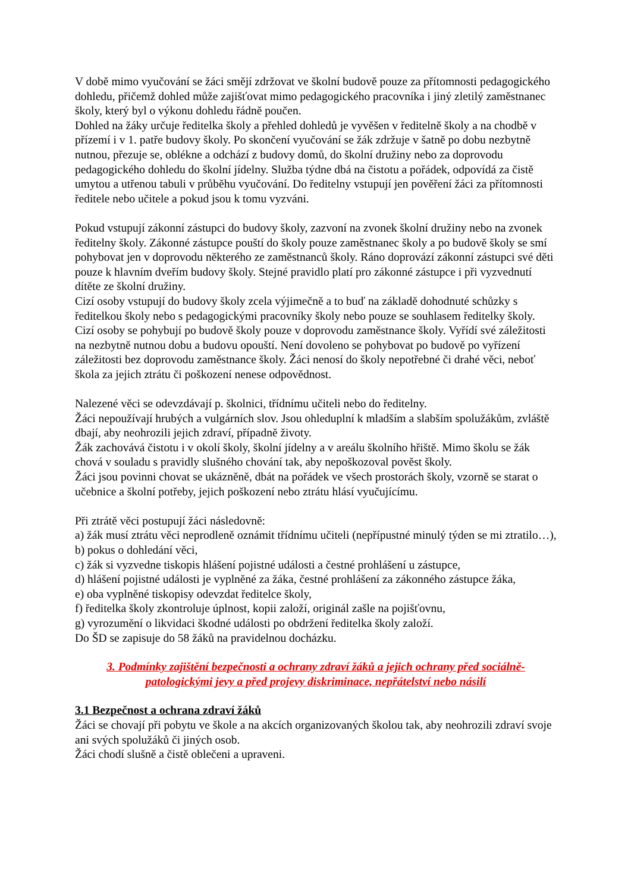V době mimo vyučování se žáci smějí zdržovat ve školní budově pouze za přítomnosti pedagogického dohledu, přičemž dohled může zajišťovat mimo pedagogického pracovníka i jiný zletilý zaměstnanec školy, který byl o výkonu dohledu řádně poučen.
Dohled na žáky určuje ředitelka školy a přehled dohledů je vyvěšen v ředitelně školy a na chodbě v přízemí i v 1. patře budovy školy. Po skončení vyučování se žák zdržuje v šatně po dobu nezbytně nutnou, přezuje se, oblékne a odchází z budovy domů, do školní družiny nebo za doprovodu pedagogického dohledu do školní jídelny. Služba týdne dbá na čistotu a pořádek, odpovídá za čistě umytou a utřenou tabuli v průběhu vyučování. Do ředitelny vstupují jen pověření žáci za přítomnosti ředitele nebo učitele a pokud jsou k tomu vyzváni.
Pokud vstupují zákonní zástupci do budovy školy, zazvoní na zvonek školní družiny nebo na zvonek ředitelny školy. Zákonné zástupce pouští do školy pouze zaměstnanec školy a po budově školy se smí pohybovat jen v doprovodu některého ze zaměstnanců školy. Ráno doprovází zákonní zástupci své děti pouze k hlavním dveřím budovy školy. Stejné pravidlo platí pro zákonné zástupce i při vyzvednutí dítěte ze školní družiny.
Cizí osoby vstupují do budovy školy zcela výjimečně a to buď na základě dohodnuté schůzky s ředitelkou školy nebo s pedagogickými pracovníky školy nebo pouze se souhlasem ředitelky školy. Cizí osoby se pohybují po budově školy pouze v doprovodu zaměstnance školy. Vyřídí své záležitosti na nezbytně nutnou dobu a budovu opouští. Není dovoleno se pohybovat po budově po vyřízení záležitosti bez doprovodu zaměstnance školy. Žáci nenosí do školy nepotřebné či drahé věci, neboť škola za jejich ztrátu či poškození nenese odpovědnost.
Nalezené věci se odevzdávají p. školnici, třídnímu učiteli nebo do ředitelny.
Žáci nepoužívají hrubých a vulgárních slov. Jsou ohleduplní k mladším a slabším spolužákům, zvláště dbají, aby neohrozili jejich zdraví, případně životy.
Žák zachovává čistotu i v okolí školy, školní jídelny a v areálu školního hřiště. Mimo školu se žák chová v souladu s pravidly slušného chování tak, aby nepoškozoval pověst školy.
Žáci jsou povinni chovat se ukázněně, dbát na pořádek ve všech prostorách školy, vzorně se starat o učebnice a školní potřeby, jejich poškození nebo ztrátu hlásí vyučujícímu.
Při ztrátě věci postupují žáci následovně:
a) žák musí ztrátu věci neprodleně oznámit třídnímu učiteli (nepřípustné minulý týden se mi ztratilo…),
b) pokus o dohledání věci,
c) žák si vyzvedne tiskopis hlášení pojistné události a čestné prohlášení u zástupce,
d) hlášení pojistné události je vyplněné za žáka, čestné prohlášení za zákonného zástupce žáka,
e) oba vyplněné tiskopisy odevzdat ředitelce školy,
f) ředitelka školy zkontroluje úplnost, kopii založí, originál zašle na pojišťovnu,
g) vyrozumění o likvidaci škodné události po obdržení ředitelka školy založí.
Do ŠD se zapisuje do 58 žáků na pravidelnou docházku.
3. Podmínky zajištění bezpečnosti a ochrany zdraví žáků a jejich ochrany před sociálně-patologickými jevy a před projevy diskriminace, nepřátelství nebo násilí
3.1 Bezpečnost a ochrana zdraví žáků
Žáci se chovají při pobytu ve škole a na akcích organizovaných školou tak, aby neohrozili zdraví svoje ani svých spolužáků či jiných osob.
Žáci chodí slušně a čistě oblečeni a upraveni.